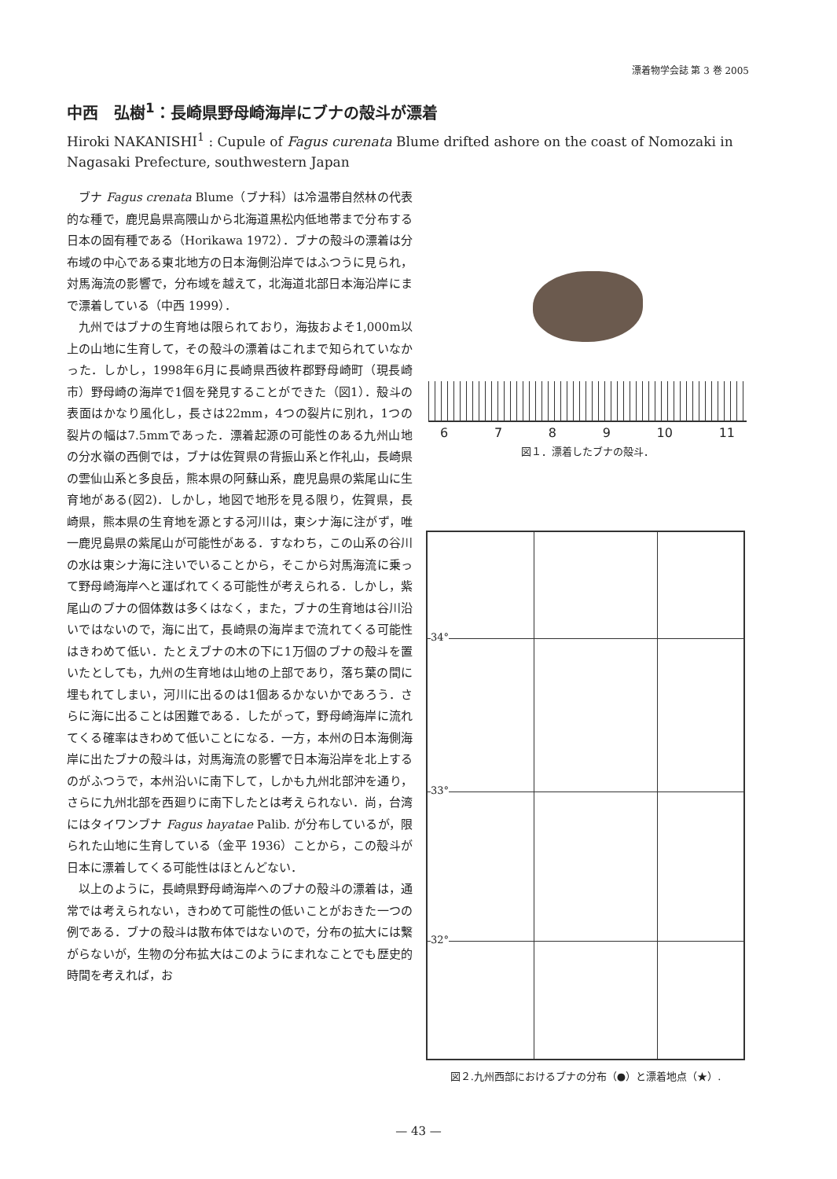漂着物学会誌 第 3 巻 2005
中西　弘樹<sup>1</sup>：長崎県野母崎海岸にブナの殻斗が漂着
Hiroki NAKANISHI<sup>1</sup> : Cupule of Fagus curenata Blume drifted ashore on the coast of Nomozaki in Nagasaki Prefecture, southwestern Japan
ブナ Fagus crenata Blume（ブナ科）は冷温帯自然林の代表的な種で，鹿児島県高隈山から北海道黒松内低地帯まで分布する日本の固有種である（Horikawa 1972）．ブナの殻斗の漂着は分布域の中心である東北地方の日本海側沿岸ではふつうに見られ，対馬海流の影響で，分布域を越えて，北海道北部日本海沿岸にまで漂着している（中西 1999）．
九州ではブナの生育地は限られており，海抜およそ1,000m以上の山地に生育して，その殻斗の漂着はこれまで知られていなかった．しかし，1998年6月に長崎県西彼杵郡野母崎町（現長崎市）野母崎の海岸で1個を発見することができた（図1）．殻斗の表面はかなり風化し，長さは22mm，4つの裂片に別れ，1つの裂片の幅は7.5mmであった．漂着起源の可能性のある九州山地の分水嶺の西側では，ブナは佐賀県の背振山系と作礼山，長崎県の雲仙山系と多良岳，熊本県の阿蘇山系，鹿児島県の紫尾山に生育地がある(図2)．しかし，地図で地形を見る限り，佐賀県，長崎県，熊本県の生育地を源とする河川は，東シナ海に注がず，唯一鹿児島県の紫尾山が可能性がある．すなわち，この山系の谷川の水は東シナ海に注いでいることから，そこから対馬海流に乗って野母崎海岸へと運ばれてくる可能性が考えられる．しかし，紫尾山のブナの個体数は多くはなく，また，ブナの生育地は谷川沿いではないので，海に出て，長崎県の海岸まで流れてくる可能性はきわめて低い．たとえブナの木の下に1万個のブナの殻斗を置いたとしても，九州の生育地は山地の上部であり，落ち葉の間に埋もれてしまい，河川に出るのは1個あるかないかであろう．さらに海に出ることは困難である．したがって，野母崎海岸に流れてくる確率はきわめて低いことになる．一方，本州の日本海側海岸に出たブナの殻斗は，対馬海流の影響で日本海沿岸を北上するのがふつうで，本州沿いに南下して，しかも九州北部沖を通り，さらに九州北部を西廻りに南下したとは考えられない．尚，台湾にはタイワンブナ Fagus hayatae Palib. が分布しているが，限られた山地に生育している（金平 1936）ことから，この殻斗が日本に漂着してくる可能性はほとんどない．
以上のように，長崎県野母崎海岸へのブナの殻斗の漂着は，通常では考えられない，きわめて可能性の低いことがおきた一つの例である．ブナの殻斗は散布体ではないので，分布の拡大には繋がらないが，生物の分布拡大はこのようにまれなことでも歴史的時間を考えれば，お
6789 10 11
図１．漂着したブナの殻斗．
34°
33°
32°
図２.九州西部におけるブナの分布（●）と漂着地点（★）.
— 43 —